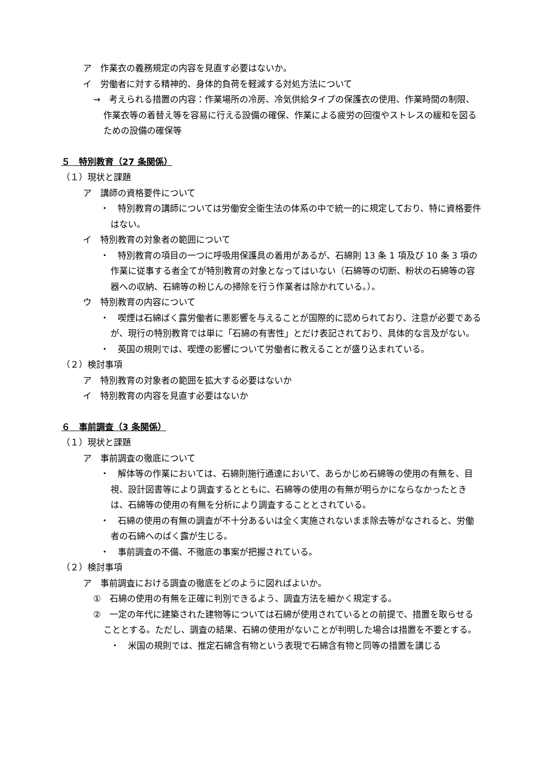ア　作業衣の義務規定の内容を見直す必要はないか。
イ　労働者に対する精神的、身体的負荷を軽減する対処方法について
→　考えられる措置の内容：作業場所の冷房、冷気供給タイプの保護衣の使用、作業時間の制限、作業衣等の着替え等を容易に行える設備の確保、作業による疲労の回復やストレスの緩和を図るための設備の確保等
５　特別教育（27 条関係）
（１）現状と課題
ア　講師の資格要件について
・　特別教育の講師については労働安全衛生法の体系の中で統一的に規定しており、特に資格要件はない。
イ　特別教育の対象者の範囲について
・　特別教育の項目の一つに呼吸用保護具の着用があるが、石綿則 13 条 1 項及び 10 条 3 項の作業に従事する者全てが特別教育の対象となってはいない（石綿等の切断、粉状の石綿等の容器への収納、石綿等の粉じんの掃除を行う作業者は除かれている。）。
ウ　特別教育の内容について
・　喫煙は石綿ばく露労働者に悪影響を与えることが国際的に認められており、注意が必要であるが、現行の特別教育では単に「石綿の有害性」とだけ表記されており、具体的な言及がない。
・　英国の規則では、喫煙の影響について労働者に教えることが盛り込まれている。
（２）検討事項
ア　特別教育の対象者の範囲を拡大する必要はないか
イ　特別教育の内容を見直す必要はないか
６　事前調査（3 条関係）
（１）現状と課題
ア　事前調査の徹底について
・　解体等の作業においては、石綿則施行通達において、あらかじめ石綿等の使用の有無を、目視、設計図書等により調査するとともに、石綿等の使用の有無が明らかにならなかったときは、石綿等の使用の有無を分析により調査することとされている。
・　石綿の使用の有無の調査が不十分あるいは全く実施されないまま除去等がなされると、労働者の石綿へのばく露が生じる。
・　事前調査の不備、不徹底の事案が把握されている。
（２）検討事項
ア　事前調査における調査の徹底をどのように図ればよいか。
①　石綿の使用の有無を正確に判別できるよう、調査方法を細かく規定する。
②　一定の年代に建築された建物等については石綿が使用されているとの前提で、措置を取らせることとする。ただし、調査の結果、石綿の使用がないことが判明した場合は措置を不要とする。
・　米国の規則では、推定石綿含有物という表現で石綿含有物と同等の措置を講じる